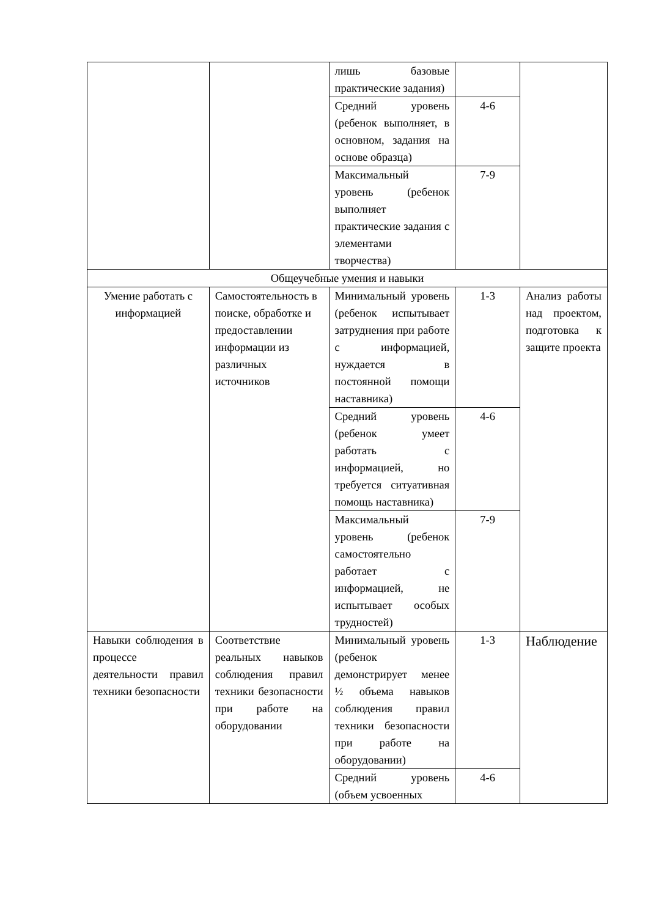| | | лишь базовые практические задания) | | |
| | | Средний уровень (ребенок выполняет, в основном, задания на основе образца) | 4-6 | |
| | | Максимальный уровень (ребенок выполняет практические задания с элементами творчества) | 7-9 | |
| Общеучебные умения и навыки | | | | |
| Умение работать с информацией | Самостоятельность в поиске, обработке и предоставлении информации из различных источников | Минимальный уровень (ребенок испытывает затруднения при работе с информацией, нуждается в постоянной помощи наставника) | 1-3 | Анализ работы над проектом, подготовка к защите проекта |
| | | Средний уровень (ребенок умеет работать с информацией, но требуется ситуативная помощь наставника) | 4-6 | |
| | | Максимальный уровень (ребенок самостоятельно работает с информацией, не испытывает особых трудностей) | 7-9 | |
| Навыки соблюдения в процессе деятельности правил техники безопасности | Соответствие реальных навыков соблюдения правил техники безопасности при работе на оборудовании | Минимальный уровень (ребенок демонстрирует менее ½ объема навыков соблюдения правил техники безопасности при работе на оборудовании) | 1-3 | Наблюдение |
| | | Средний уровень (объем усвоенных | 4-6 | |